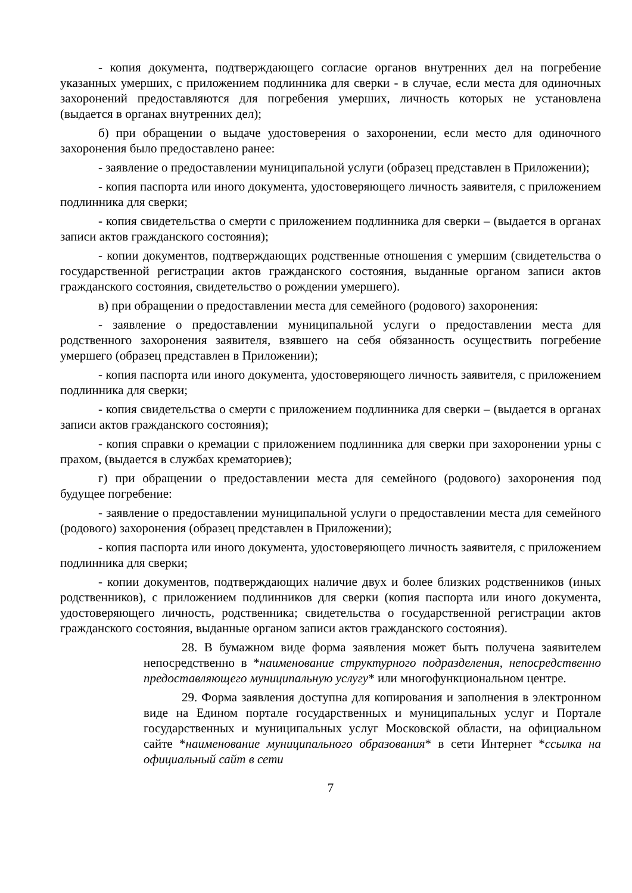- копия документа, подтверждающего согласие органов внутренних дел на погребение указанных умерших, с приложением подлинника для сверки - в случае, если места для одиночных захоронений предоставляются для погребения умерших, личность которых не установлена (выдается в органах внутренних дел);
б) при обращении о выдаче удостоверения о захоронении, если место для одиночного захоронения было предоставлено ранее:
- заявление о предоставлении муниципальной услуги (образец представлен в Приложении);
- копия паспорта или иного документа, удостоверяющего личность заявителя, с приложением подлинника для сверки;
- копия свидетельства о смерти с приложением подлинника для сверки – (выдается в органах записи актов гражданского состояния);
- копии документов, подтверждающих родственные отношения с умершим (свидетельства о государственной регистрации актов гражданского состояния, выданные органом записи актов гражданского состояния, свидетельство о рождении умершего).
в) при обращении о предоставлении места для семейного (родового) захоронения:
- заявление о предоставлении муниципальной услуги о предоставлении места для родственного захоронения заявителя, взявшего на себя обязанность осуществить погребение умершего (образец представлен в Приложении);
- копия паспорта или иного документа, удостоверяющего личность заявителя, с приложением подлинника для сверки;
- копия свидетельства о смерти с приложением подлинника для сверки – (выдается в органах записи актов гражданского состояния);
- копия справки о кремации с приложением подлинника для сверки при захоронении урны с прахом, (выдается в службах крематориев);
г) при обращении о предоставлении места для семейного (родового) захоронения под будущее погребение:
- заявление о предоставлении муниципальной услуги о предоставлении места для семейного (родового) захоронения (образец представлен в Приложении);
- копия паспорта или иного документа, удостоверяющего личность заявителя, с приложением подлинника для сверки;
- копии документов, подтверждающих наличие двух и более близких родственников (иных родственников), с приложением подлинников для сверки (копия паспорта или иного документа, удостоверяющего личность, родственника; свидетельства о государственной регистрации актов гражданского состояния, выданные органом записи актов гражданского состояния).
28. В бумажном виде форма заявления может быть получена заявителем непосредственно в *наименование структурного подразделения, непосредственно предоставляющего муниципальную услугу* или многофункциональном центре.
29. Форма заявления доступна для копирования и заполнения в электронном виде на Едином портале государственных и муниципальных услуг и Портале государственных и муниципальных услуг Московской области, на официальном сайте *наименование муниципального образования* в сети Интернет *ссылка на официальный сайт в сети
7